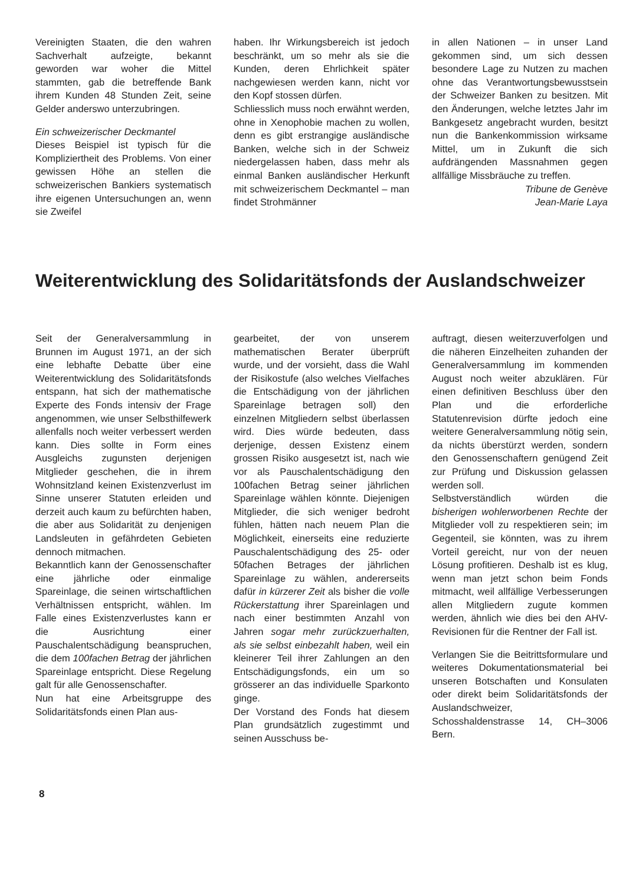Vereinigten Staaten, die den wahren Sachverhalt aufzeigte, bekannt geworden war woher die Mittel stammten, gab die betreffende Bank ihrem Kunden 48 Stunden Zeit, seine Gelder anderswo unterzubringen.
Ein schweizerischer Deckmantel
Dieses Beispiel ist typisch für die Kompliziertheit des Problems. Von einer gewissen Höhe an stellen die schweizerischen Bankiers systematisch ihre eigenen Untersuchungen an, wenn sie Zweifel
haben. Ihr Wirkungsbereich ist jedoch beschränkt, um so mehr als sie die Kunden, deren Ehrlichkeit später nachgewiesen werden kann, nicht vor den Kopf stossen dürfen.
Schliesslich muss noch erwähnt werden, ohne in Xenophobie machen zu wollen, denn es gibt erstrangige ausländische Banken, welche sich in der Schweiz niedergelassen haben, dass mehr als einmal Banken ausländischer Herkunft mit schweizerischem Deckmantel – man findet Strohmänner
in allen Nationen – in unser Land gekommen sind, um sich dessen besondere Lage zu Nutzen zu machen ohne das Verantwortungsbewusstsein der Schweizer Banken zu besitzen. Mit den Änderungen, welche letztes Jahr im Bankgesetz angebracht wurden, besitzt nun die Bankenkommission wirksame Mittel, um in Zukunft die sich aufdrängenden Massnahmen gegen allfällige Missbräuche zu treffen.
Tribune de Genève
Jean-Marie Laya
Weiterentwicklung des Solidaritätsfonds der Auslandschweizer
Seit der Generalversammlung in Brunnen im August 1971, an der sich eine lebhafte Debatte über eine Weiterentwicklung des Solidaritätsfonds entspann, hat sich der mathematische Experte des Fonds intensiv der Frage angenommen, wie unser Selbsthilfewerk allenfalls noch weiter verbessert werden kann. Dies sollte in Form eines Ausgleichs zugunsten derjenigen Mitglieder geschehen, die in ihrem Wohnsitzland keinen Existenzverlust im Sinne unserer Statuten erleiden und derzeit auch kaum zu befürchten haben, die aber aus Solidarität zu denjenigen Landsleuten in gefährdeten Gebieten dennoch mitmachen.
Bekanntlich kann der Genossenschafter eine jährliche oder einmalige Spareinlage, die seinen wirtschaftlichen Verhältnissen entspricht, wählen. Im Falle eines Existenzverlustes kann er die Ausrichtung einer Pauschalentschädigung beanspruchen, die dem 100fachen Betrag der jährlichen Spareinlage entspricht. Diese Regelung galt für alle Genossenschafter.
Nun hat eine Arbeitsgruppe des Solidaritätsfonds einen Plan aus-
gearbeitet, der von unserem mathematischen Berater überprüft wurde, und der vorsieht, dass die Wahl der Risikostufe (also welches Vielfaches die Entschädigung von der jährlichen Spareinlage betragen soll) den einzelnen Mitgliedern selbst überlassen wird. Dies würde bedeuten, dass derjenige, dessen Existenz einem grossen Risiko ausgesetzt ist, nach wie vor als Pauschalentschädigung den 100fachen Betrag seiner jährlichen Spareinlage wählen könnte. Diejenigen Mitglieder, die sich weniger bedroht fühlen, hätten nach neuem Plan die Möglichkeit, einerseits eine reduzierte Pauschalentschädigung des 25- oder 50fachen Betrages der jährlichen Spareinlage zu wählen, andererseits dafür in kürzerer Zeit als bisher die volle Rückerstattung ihrer Spareinlagen und nach einer bestimmten Anzahl von Jahren sogar mehr zurückzuerhalten, als sie selbst einbezahlt haben, weil ein kleinerer Teil ihrer Zahlungen an den Entschädigungsfonds, ein um so grösserer an das individuelle Sparkonto ginge.
Der Vorstand des Fonds hat diesem Plan grundsätzlich zugestimmt und seinen Ausschuss be-
auftragt, diesen weiterzuverfolgen und die näheren Einzelheiten zuhanden der Generalversammlung im kommenden August noch weiter abzuklären. Für einen definitiven Beschluss über den Plan und die erforderliche Statutenrevision dürfte jedoch eine weitere Generalversammlung nötig sein, da nichts überstürzt werden, sondern den Genossenschaftern genügend Zeit zur Prüfung und Diskussion gelassen werden soll.
Selbstverständlich würden die bisherigen wohlerworbenen Rechte der Mitglieder voll zu respektieren sein; im Gegenteil, sie könnten, was zu ihrem Vorteil gereicht, nur von der neuen Lösung profitieren. Deshalb ist es klug, wenn man jetzt schon beim Fonds mitmacht, weil allfällige Verbesserungen allen Mitgliedern zugute kommen werden, ähnlich wie dies bei den AHV-Revisionen für die Rentner der Fall ist.
Verlangen Sie die Beitrittsformulare und weiteres Dokumentationsmaterial bei unseren Botschaften und Konsulaten oder direkt beim Solidaritätsfonds der Auslandschweizer, Schosshaldenstrasse 14, CH–3006 Bern.
8